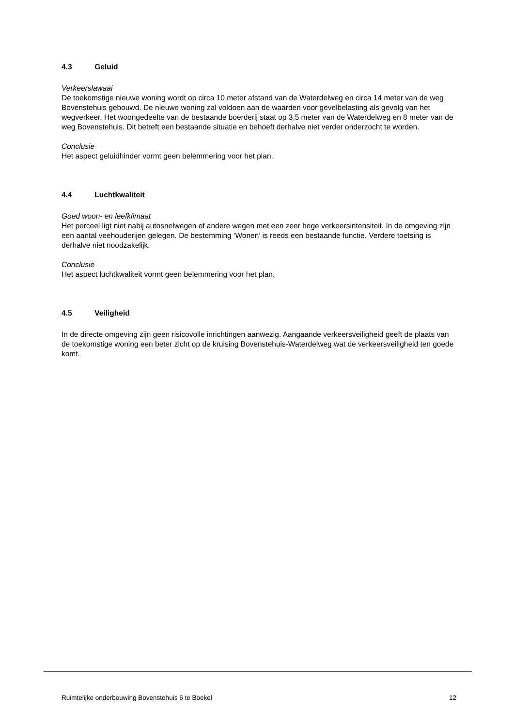4.3 Geluid
Verkeerslawaai
De toekomstige nieuwe woning wordt op circa 10 meter afstand van de Waterdelweg en circa 14 meter van de weg Bovenstehuis gebouwd. De nieuwe woning zal voldoen aan de waarden voor gevelbelasting als gevolg van het wegverkeer. Het woongedeelte van de bestaande boerderij staat op 3,5 meter van de Waterdelweg en 8 meter van de weg Bovenstehuis. Dit betreft een bestaande situatie en behoeft derhalve niet verder onderzocht te worden.
Conclusie
Het aspect geluidhinder vormt geen belemmering voor het plan.
4.4 Luchtkwaliteit
Goed woon- en leefklimaat
Het perceel ligt niet nabij autosnelwegen of andere wegen met een zeer hoge verkeersintensiteit. In de omgeving zijn een aantal veehouderijen gelegen. De bestemming ‘Wonen’ is reeds een bestaande functie. Verdere toetsing is derhalve niet noodzakelijk.
Conclusie
Het aspect luchtkwaliteit vormt geen belemmering voor het plan.
4.5 Veiligheid
In de directe omgeving zijn geen risicovolle inrichtingen aanwezig. Aangaande verkeersveiligheid geeft de plaats van de toekomstige woning een beter zicht op de kruising Bovenstehuis-Waterdelweg wat de verkeersveiligheid ten goede komt.
Ruimtelijke onderbouwing Bovenstehuis 6 te Boekel 12